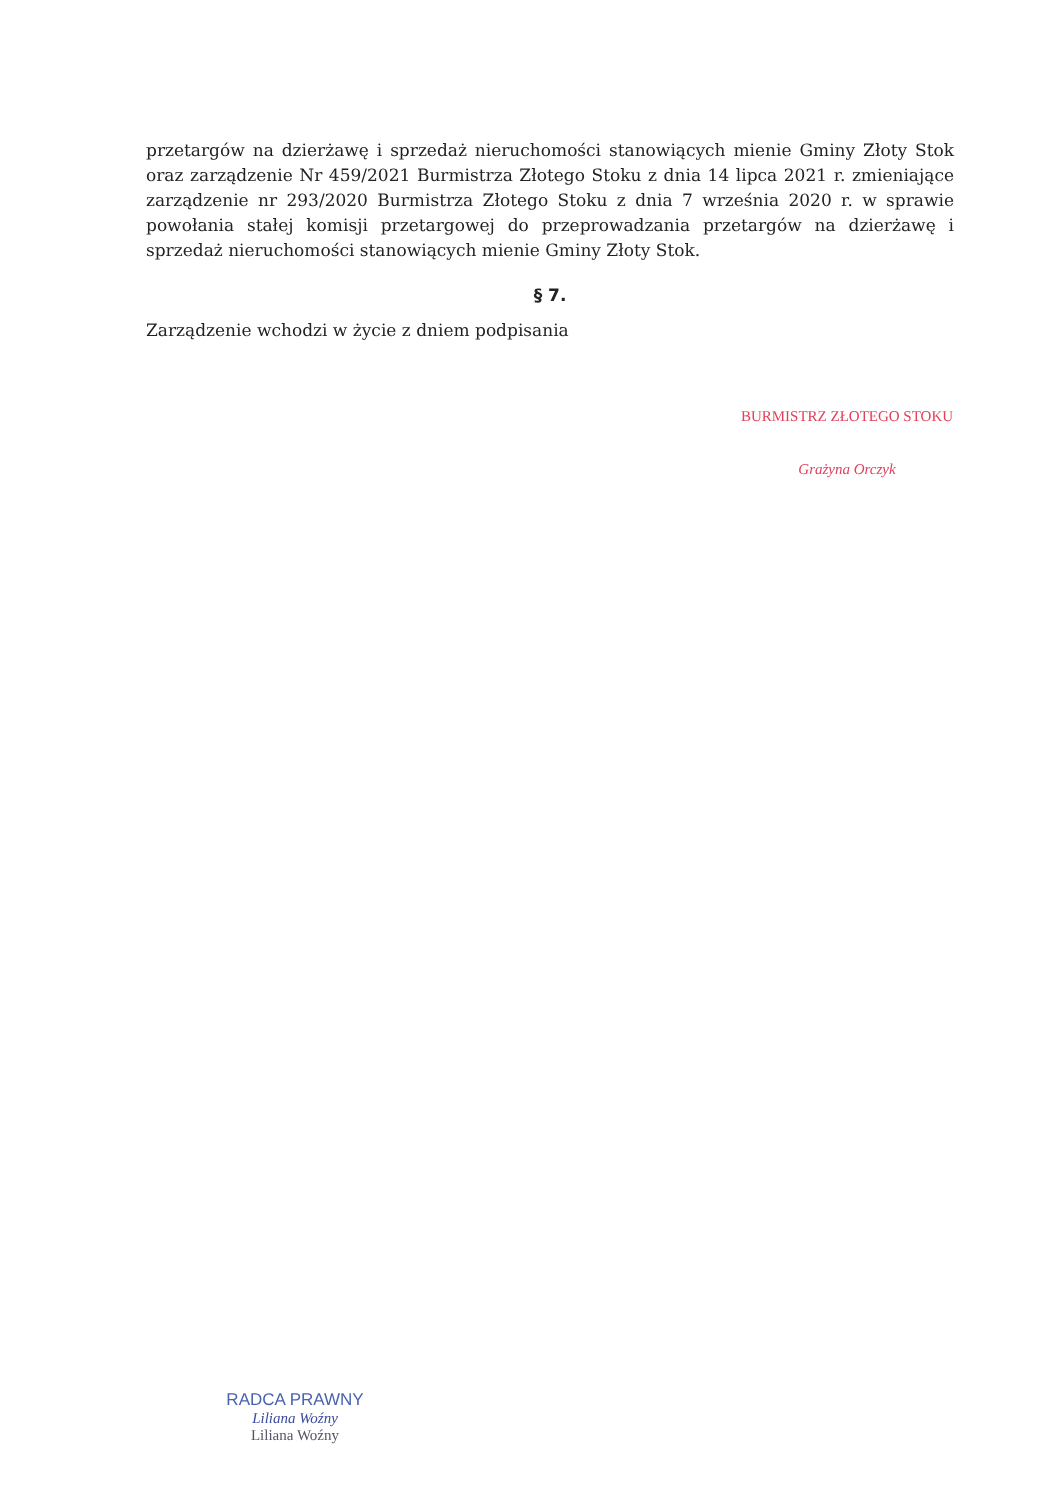przetargów na dzierżawę i sprzedaż nieruchomości stanowiących mienie Gminy Złoty Stok oraz zarządzenie Nr 459/2021 Burmistrza Złotego Stoku z dnia 14 lipca 2021 r. zmieniające zarządzenie nr 293/2020 Burmistrza Złotego Stoku z dnia 7 września 2020 r. w sprawie powołania stałej komisji przetargowej do przeprowadzania przetargów na dzierżawę i sprzedaż nieruchomości stanowiących mienie Gminy Złoty Stok.
§ 7.
Zarządzenie wchodzi w życie z dniem podpisania
BURMISTRZ ZŁOTEGO STOKU
Grażyna Orczyk
RADCA PRAWNY
Liliana Woźny
Liliana Woźny